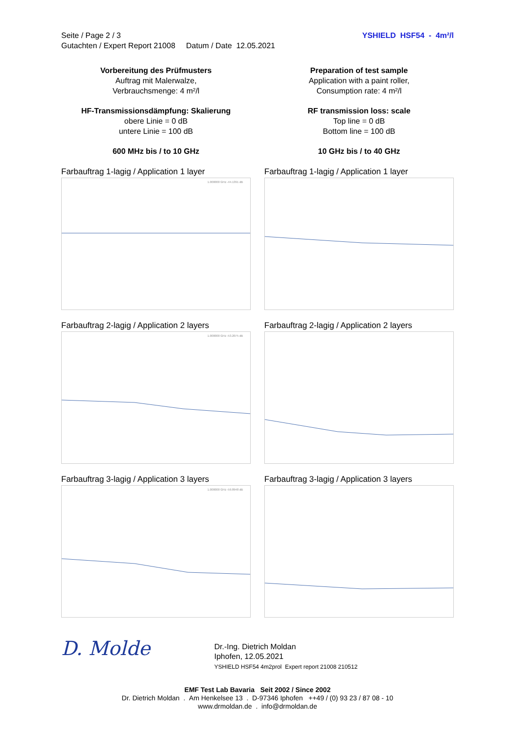Seite / Page 2 / 3
Gutachten / Expert Report 21008 Datum / Date 12.05.2021
YSHIELD HSF54 - 4m²/l
Vorbereitung des Prüfmusters
Auftrag mit Malerwalze,
Verbrauchsmenge: 4 m²/l
HF-Transmissionsdämpfung: Skalierung
obere Linie = 0 dB
untere Linie = 100 dB
600 MHz bis / to 10 GHz
Farbauftrag 1-lagig / Application 1 layer
1.000000 GHz -44.1391 dB
Farbauftrag 2-lagig / Application 2 layers
1.000000 GHz -53.2075 dB
Farbauftrag 3-lagig / Application 3 layers
1.000000 GHz -59.8948 dB
Preparation of test sample
Application with a paint roller,
Consumption rate: 4 m²/l
RF transmission loss: scale
Top line = 0 dB
Bottom line = 100 dB
10 GHz bis / to 40 GHz
Farbauftrag 1-lagig / Application 1 layer
Farbauftrag 2-lagig / Application 2 layers
Farbauftrag 3-lagig / Application 3 layers
D. Molde
Dr.-Ing. Dietrich Moldan
Iphofen, 12.05.2021
YSHIELD HSF54 4m2prol Expert report 21008 210512
EMF Test Lab Bavaria Seit 2002 / Since 2002
Dr. Dietrich Moldan . Am Henkelsee 13 . D-97346 Iphofen ++49 / (0) 93 23 / 87 08 - 10
www.drmoldan.de . info@drmoldan.de